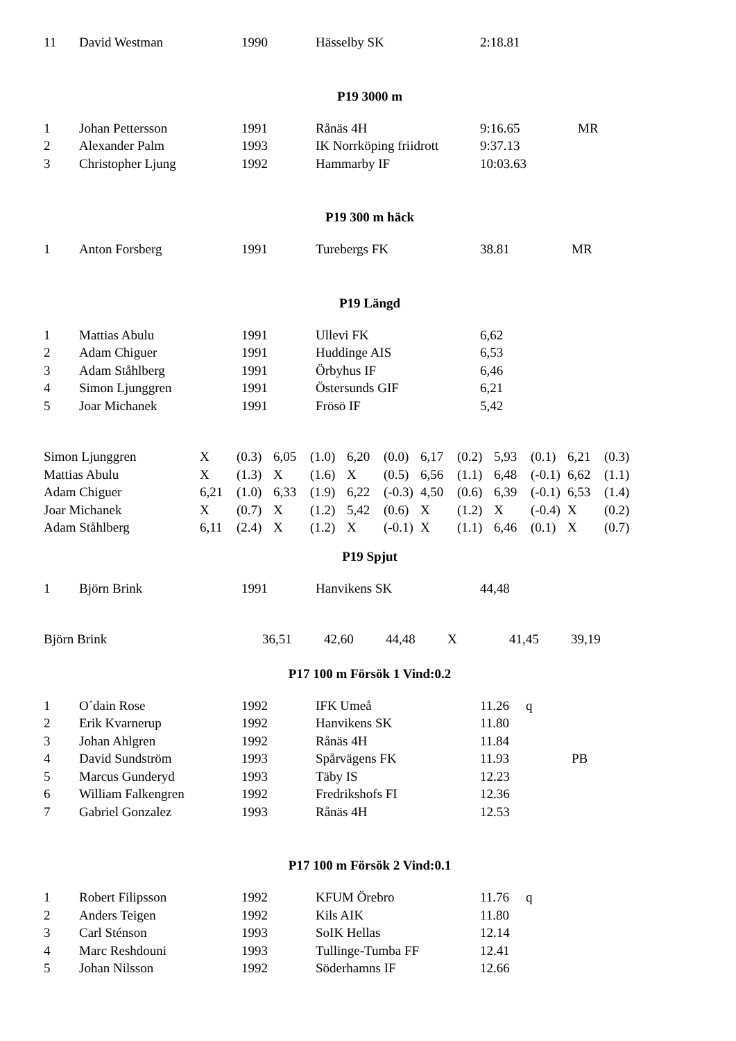| 11 | David Westman | 1990 | Hässelby SK | 2:18.81 |
P19 3000 m
| 1 | Johan Pettersson | 1991 | Rånäs 4H | 9:16.65 | MR |
| 2 | Alexander Palm | 1993 | IK Norrköping friidrott | 9:37.13 | |
| 3 | Christopher Ljung | 1992 | Hammarby IF | 10:03.63 | |
P19 300 m häck
| 1 | Anton Forsberg | 1991 | Turebergs FK | 38.81 | MR |
P19 Längd
| 1 | Mattias Abulu | 1991 | Ullevi FK | 6,62 |
| 2 | Adam Chiguer | 1991 | Huddinge AIS | 6,53 |
| 3 | Adam Ståhlberg | 1991 | Örbyhus IF | 6,46 |
| 4 | Simon Ljunggren | 1991 | Östersunds GIF | 6,21 |
| 5 | Joar Michanek | 1991 | Frösö IF | 5,42 |
| Simon Ljunggren | X | (0.3) | 6,05 | (1.0) | 6,20 | (0.0) | 6,17 | (0.2) | 5,93 | (0.1) | 6,21 | (0.3) |
| Mattias Abulu | X | (1.3) | X | (1.6) | X | (0.5) | 6,56 | (1.1) | 6,48 | (-0.1) | 6,62 | (1.1) |
| Adam Chiguer | 6,21 | (1.0) | 6,33 | (1.9) | 6,22 | (-0.3) | 4,50 | (0.6) | 6,39 | (-0.1) | 6,53 | (1.4) |
| Joar Michanek | X | (0.7) | X | (1.2) | 5,42 | (0.6) | X | (1.2) | X | (-0.4) | X | (0.2) |
| Adam Ståhlberg | 6,11 | (2.4) | X | (1.2) | X | (-0.1) | X | (1.1) | 6,46 | (0.1) | X | (0.7) |
P19 Spjut
| 1 | Björn Brink | 1991 | Hanvikens SK | 44,48 |
| Björn Brink | 36,51 | 42,60 | 44,48 | X | 41,45 | 39,19 |
P17 100 m Försök 1 Vind:0.2
| 1 | O´dain Rose | 1992 | IFK Umeå | 11.26 | q |
| 2 | Erik Kvarnerup | 1992 | Hanvikens SK | 11.80 | |
| 3 | Johan Ahlgren | 1992 | Rånäs 4H | 11.84 | |
| 4 | David Sundström | 1993 | Spårvägens FK | 11.93 | PB |
| 5 | Marcus Gunderyd | 1993 | Täby IS | 12.23 | |
| 6 | William Falkengren | 1992 | Fredrikshofs FI | 12.36 | |
| 7 | Gabriel Gonzalez | 1993 | Rånäs 4H | 12.53 | |
P17 100 m Försök 2 Vind:0.1
| 1 | Robert Filipsson | 1992 | KFUM Örebro | 11.76 | q |
| 2 | Anders Teigen | 1992 | Kils AIK | 11.80 | |
| 3 | Carl Sténson | 1993 | SoIK Hellas | 12.14 | |
| 4 | Marc Reshdouni | 1993 | Tullinge-Tumba FF | 12.41 | |
| 5 | Johan Nilsson | 1992 | Söderhamns IF | 12.66 | |